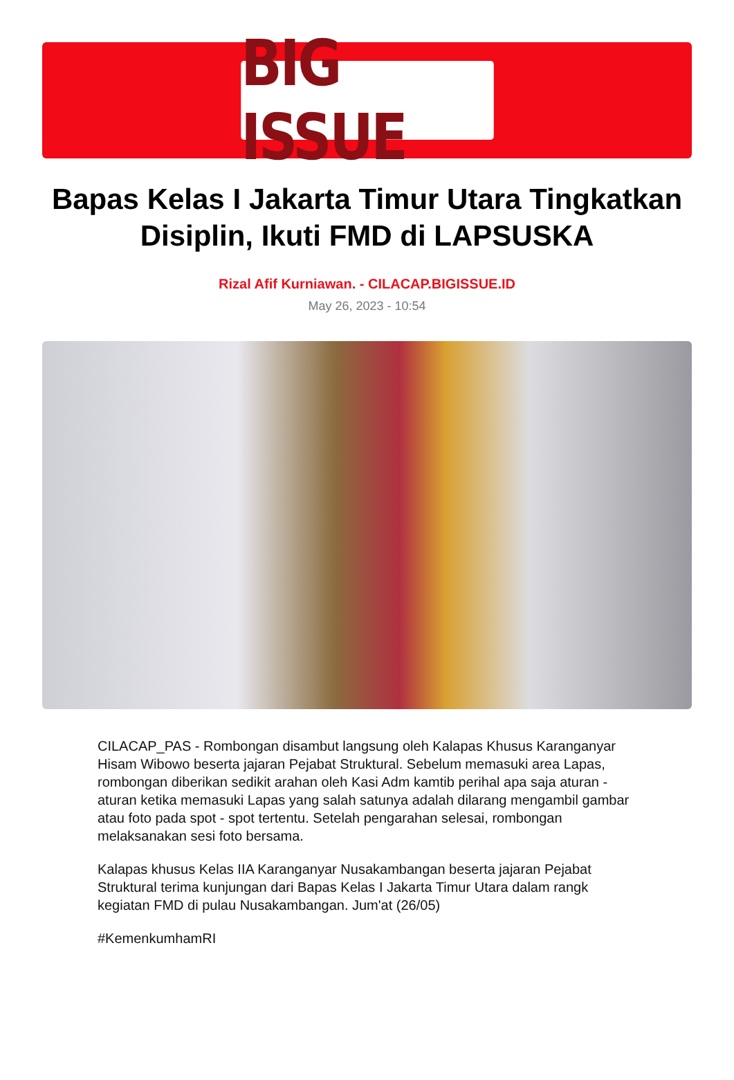BIG ISSUE
Bapas Kelas I Jakarta Timur Utara Tingkatkan Disiplin, Ikuti FMD di LAPSUSKA
Rizal Afif Kurniawan. - CILACAP.BIGISSUE.ID
May 26, 2023 - 10:54
CILACAP_PAS - Rombongan disambut langsung oleh Kalapas Khusus Karanganyar Hisam Wibowo beserta jajaran Pejabat Struktural. Sebelum memasuki area Lapas, rombongan diberikan sedikit arahan oleh Kasi Adm kamtib perihal apa saja aturan - aturan ketika memasuki Lapas yang salah satunya adalah dilarang mengambil gambar atau foto pada spot - spot tertentu. Setelah pengarahan selesai, rombongan melaksanakan sesi foto bersama.
Kalapas khusus Kelas IIA Karanganyar Nusakambangan beserta jajaran Pejabat Struktural terima kunjungan dari Bapas Kelas I Jakarta Timur Utara dalam rangk kegiatan FMD di pulau Nusakambangan. Jum'at (26/05)
#KemenkumhamRI